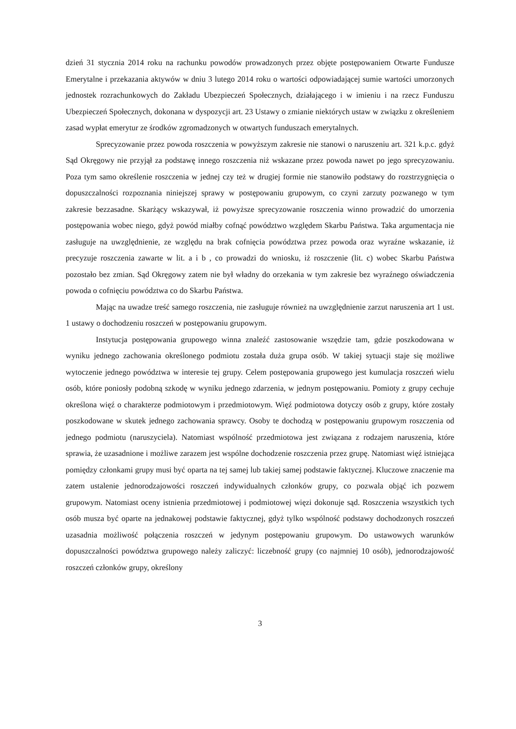dzień 31 stycznia 2014 roku na rachunku powodów prowadzonych przez objęte postępowaniem Otwarte Fundusze Emerytalne i przekazania aktywów w dniu 3 lutego 2014 roku o wartości odpowiadającej sumie wartości umorzonych jednostek rozrachunkowych do Zakładu Ubezpieczeń Społecznych, działającego i w imieniu i na rzecz Funduszu Ubezpieczeń Społecznych, dokonana w dyspozycji art. 23 Ustawy o zmianie niektórych ustaw w związku z określeniem zasad wypłat emerytur ze środków zgromadzonych w otwartych funduszach emerytalnych.
Sprecyzowanie przez powoda roszczenia w powyższym zakresie nie stanowi o naruszeniu art. 321 k.p.c. gdyż Sąd Okręgowy nie przyjął za podstawę innego roszczenia niż wskazane przez powoda nawet po jego sprecyzowaniu. Poza tym samo określenie roszczenia w jednej czy też w drugiej formie nie stanowiło podstawy do rozstrzygnięcia o dopuszczalności rozpoznania niniejszej sprawy w postępowaniu grupowym, co czyni zarzuty pozwanego w tym zakresie bezzasadne. Skarżący wskazywał, iż powyższe sprecyzowanie roszczenia winno prowadzić do umorzenia postępowania wobec niego, gdyż powód miałby cofnąć powództwo względem Skarbu Państwa. Taka argumentacja nie zasługuje na uwzględnienie, ze względu na brak cofnięcia powództwa przez powoda oraz wyraźne wskazanie, iż precyzuje roszczenia zawarte w lit. a i b , co prowadzi do wniosku, iż roszczenie (lit. c) wobec Skarbu Państwa pozostało bez zmian. Sąd Okręgowy zatem nie był władny do orzekania w tym zakresie bez wyraźnego oświadczenia powoda o cofnięciu powództwa co do Skarbu Państwa.
Mając na uwadze treść samego roszczenia, nie zasługuje również na uwzględnienie zarzut naruszenia art 1 ust. 1 ustawy o dochodzeniu roszczeń w postępowaniu grupowym.
Instytucja postępowania grupowego winna znaleźć zastosowanie wszędzie tam, gdzie poszkodowana w wyniku jednego zachowania określonego podmiotu została duża grupa osób. W takiej sytuacji staje się możliwe wytoczenie jednego powództwa w interesie tej grupy. Celem postępowania grupowego jest kumulacja roszczeń wielu osób, które poniosły podobną szkodę w wyniku jednego zdarzenia, w jednym postępowaniu. Pomioty z grupy cechuje określona więź o charakterze podmiotowym i przedmiotowym. Więź podmiotowa dotyczy osób z grupy, które zostały poszkodowane w skutek jednego zachowania sprawcy. Osoby te dochodzą w postępowaniu grupowym roszczenia od jednego podmiotu (naruszyciela). Natomiast wspólność przedmiotowa jest związana z rodzajem naruszenia, które sprawia, że uzasadnione i możliwe zarazem jest wspólne dochodzenie roszczenia przez grupę. Natomiast więź istniejąca pomiędzy członkami grupy musi być oparta na tej samej lub takiej samej podstawie faktycznej. Kluczowe znaczenie ma zatem ustalenie jednorodzajowości roszczeń indywidualnych członków grupy, co pozwala objąć ich pozwem grupowym. Natomiast oceny istnienia przedmiotowej i podmiotowej więzi dokonuje sąd. Roszczenia wszystkich tych osób musza być oparte na jednakowej podstawie faktycznej, gdyż tylko wspólność podstawy dochodzonych roszczeń uzasadnia możliwość połączenia roszczeń w jedynym postępowaniu grupowym. Do ustawowych warunków dopuszczalności powództwa grupowego należy zaliczyć: liczebność grupy (co najmniej 10 osób), jednorodzajowość roszczeń członków grupy, określony
3